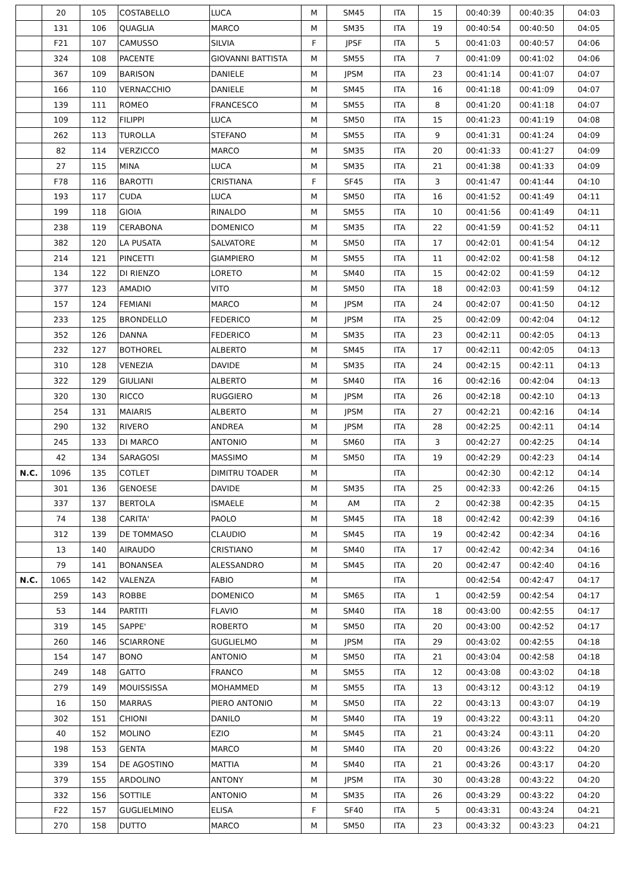| | 20 | 105 | COSTABELLO | LUCA | M | SM45 | ITA | 15 | 00:40:39 | 00:40:35 | 04:03 |
| | 131 | 106 | QUAGLIA | MARCO | M | SM35 | ITA | 19 | 00:40:54 | 00:40:50 | 04:05 |
| | F21 | 107 | CAMUSSO | SILVIA | F | JPSF | ITA | 5 | 00:41:03 | 00:40:57 | 04:06 |
| | 324 | 108 | PACENTE | GIOVANNI BATTISTA | M | SM55 | ITA | 7 | 00:41:09 | 00:41:02 | 04:06 |
| | 367 | 109 | BARISON | DANIELE | M | JPSM | ITA | 23 | 00:41:14 | 00:41:07 | 04:07 |
| | 166 | 110 | VERNACCHIO | DANIELE | M | SM45 | ITA | 16 | 00:41:18 | 00:41:09 | 04:07 |
| | 139 | 111 | ROMEO | FRANCESCO | M | SM55 | ITA | 8 | 00:41:20 | 00:41:18 | 04:07 |
| | 109 | 112 | FILIPPI | LUCA | M | SM50 | ITA | 15 | 00:41:23 | 00:41:19 | 04:08 |
| | 262 | 113 | TUROLLA | STEFANO | M | SM55 | ITA | 9 | 00:41:31 | 00:41:24 | 04:09 |
| | 82 | 114 | VERZICCO | MARCO | M | SM35 | ITA | 20 | 00:41:33 | 00:41:27 | 04:09 |
| | 27 | 115 | MINA | LUCA | M | SM35 | ITA | 21 | 00:41:38 | 00:41:33 | 04:09 |
| | F78 | 116 | BAROTTI | CRISTIANA | F | SF45 | ITA | 3 | 00:41:47 | 00:41:44 | 04:10 |
| | 193 | 117 | CUDA | LUCA | M | SM50 | ITA | 16 | 00:41:52 | 00:41:49 | 04:11 |
| | 199 | 118 | GIOIA | RINALDO | M | SM55 | ITA | 10 | 00:41:56 | 00:41:49 | 04:11 |
| | 238 | 119 | CERABONA | DOMENICO | M | SM35 | ITA | 22 | 00:41:59 | 00:41:52 | 04:11 |
| | 382 | 120 | LA PUSATA | SALVATORE | M | SM50 | ITA | 17 | 00:42:01 | 00:41:54 | 04:12 |
| | 214 | 121 | PINCETTI | GIAMPIERO | M | SM55 | ITA | 11 | 00:42:02 | 00:41:58 | 04:12 |
| | 134 | 122 | DI RIENZO | LORETO | M | SM40 | ITA | 15 | 00:42:02 | 00:41:59 | 04:12 |
| | 377 | 123 | AMADIO | VITO | M | SM50 | ITA | 18 | 00:42:03 | 00:41:59 | 04:12 |
| | 157 | 124 | FEMIANI | MARCO | M | JPSM | ITA | 24 | 00:42:07 | 00:41:50 | 04:12 |
| | 233 | 125 | BRONDELLO | FEDERICO | M | JPSM | ITA | 25 | 00:42:09 | 00:42:04 | 04:12 |
| | 352 | 126 | DANNA | FEDERICO | M | SM35 | ITA | 23 | 00:42:11 | 00:42:05 | 04:13 |
| | 232 | 127 | BOTHOREL | ALBERTO | M | SM45 | ITA | 17 | 00:42:11 | 00:42:05 | 04:13 |
| | 310 | 128 | VENEZIA | DAVIDE | M | SM35 | ITA | 24 | 00:42:15 | 00:42:11 | 04:13 |
| | 322 | 129 | GIULIANI | ALBERTO | M | SM40 | ITA | 16 | 00:42:16 | 00:42:04 | 04:13 |
| | 320 | 130 | RICCO | RUGGIERO | M | JPSM | ITA | 26 | 00:42:18 | 00:42:10 | 04:13 |
| | 254 | 131 | MAIARIS | ALBERTO | M | JPSM | ITA | 27 | 00:42:21 | 00:42:16 | 04:14 |
| | 290 | 132 | RIVERO | ANDREA | M | JPSM | ITA | 28 | 00:42:25 | 00:42:11 | 04:14 |
| | 245 | 133 | DI MARCO | ANTONIO | M | SM60 | ITA | 3 | 00:42:27 | 00:42:25 | 04:14 |
| | 42 | 134 | SARAGOSI | MASSIMO | M | SM50 | ITA | 19 | 00:42:29 | 00:42:23 | 04:14 |
| N.C. | 1096 | 135 | COTLET | DIMITRU TOADER | M | | ITA | | 00:42:30 | 00:42:12 | 04:14 |
| | 301 | 136 | GENOESE | DAVIDE | M | SM35 | ITA | 25 | 00:42:33 | 00:42:26 | 04:15 |
| | 337 | 137 | BERTOLA | ISMAELE | M | AM | ITA | 2 | 00:42:38 | 00:42:35 | 04:15 |
| | 74 | 138 | CARITA' | PAOLO | M | SM45 | ITA | 18 | 00:42:42 | 00:42:39 | 04:16 |
| | 312 | 139 | DE TOMMASO | CLAUDIO | M | SM45 | ITA | 19 | 00:42:42 | 00:42:34 | 04:16 |
| | 13 | 140 | AIRAUDO | CRISTIANO | M | SM40 | ITA | 17 | 00:42:42 | 00:42:34 | 04:16 |
| | 79 | 141 | BONANSEA | ALESSANDRO | M | SM45 | ITA | 20 | 00:42:47 | 00:42:40 | 04:16 |
| N.C. | 1065 | 142 | VALENZA | FABIO | M | | ITA | | 00:42:54 | 00:42:47 | 04:17 |
| | 259 | 143 | ROBBE | DOMENICO | M | SM65 | ITA | 1 | 00:42:59 | 00:42:54 | 04:17 |
| | 53 | 144 | PARTITI | FLAVIO | M | SM40 | ITA | 18 | 00:43:00 | 00:42:55 | 04:17 |
| | 319 | 145 | SAPPE' | ROBERTO | M | SM50 | ITA | 20 | 00:43:00 | 00:42:52 | 04:17 |
| | 260 | 146 | SCIARRONE | GUGLIELMO | M | JPSM | ITA | 29 | 00:43:02 | 00:42:55 | 04:18 |
| | 154 | 147 | BONO | ANTONIO | M | SM50 | ITA | 21 | 00:43:04 | 00:42:58 | 04:18 |
| | 249 | 148 | GATTO | FRANCO | M | SM55 | ITA | 12 | 00:43:08 | 00:43:02 | 04:18 |
| | 279 | 149 | MOUISSISSA | MOHAMMED | M | SM55 | ITA | 13 | 00:43:12 | 00:43:12 | 04:19 |
| | 16 | 150 | MARRAS | PIERO ANTONIO | M | SM50 | ITA | 22 | 00:43:13 | 00:43:07 | 04:19 |
| | 302 | 151 | CHIONI | DANILO | M | SM40 | ITA | 19 | 00:43:22 | 00:43:11 | 04:20 |
| | 40 | 152 | MOLINO | EZIO | M | SM45 | ITA | 21 | 00:43:24 | 00:43:11 | 04:20 |
| | 198 | 153 | GENTA | MARCO | M | SM40 | ITA | 20 | 00:43:26 | 00:43:22 | 04:20 |
| | 339 | 154 | DE AGOSTINO | MATTIA | M | SM40 | ITA | 21 | 00:43:26 | 00:43:17 | 04:20 |
| | 379 | 155 | ARDOLINO | ANTONY | M | JPSM | ITA | 30 | 00:43:28 | 00:43:22 | 04:20 |
| | 332 | 156 | SOTTILE | ANTONIO | M | SM35 | ITA | 26 | 00:43:29 | 00:43:22 | 04:20 |
| | F22 | 157 | GUGLIELMINO | ELISA | F | SF40 | ITA | 5 | 00:43:31 | 00:43:24 | 04:21 |
| | 270 | 158 | DUTTO | MARCO | M | SM50 | ITA | 23 | 00:43:32 | 00:43:23 | 04:21 |